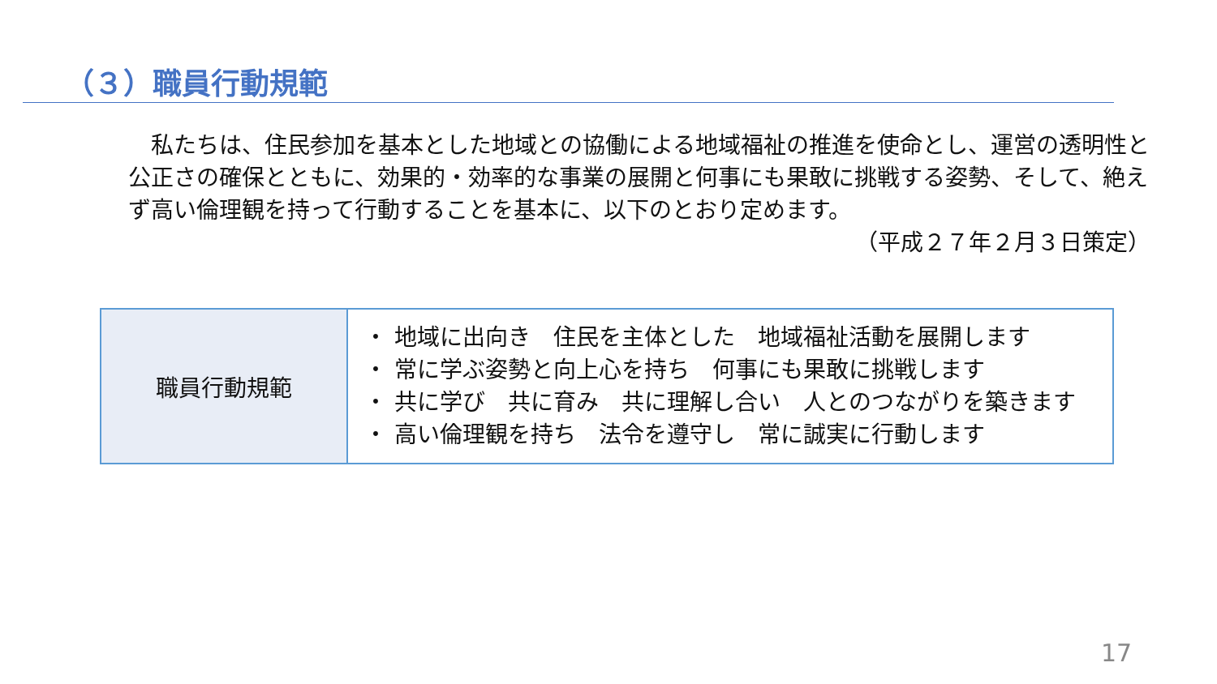（３）職員行動規範
　私たちは、住民参加を基本とした地域との協働による地域福祉の推進を使命とし、運営の透明性と公正さの確保とともに、効果的・効率的な事業の展開と何事にも果敢に挑戦する姿勢、そして、絶えず高い倫理観を持って行動することを基本に、以下のとおり定めます。
（平成２７年２月３日策定）
| 職員行動規範 | ・ 地域に出向き 住民を主体とした 地域福祉活動を展開します ・ 常に学ぶ姿勢と向上心を持ち 何事にも果敢に挑戦します ・ 共に学び 共に育み 共に理解し合い 人とのつながりを築きます ・ 高い倫理観を持ち 法令を遵守し 常に誠実に行動します |
17